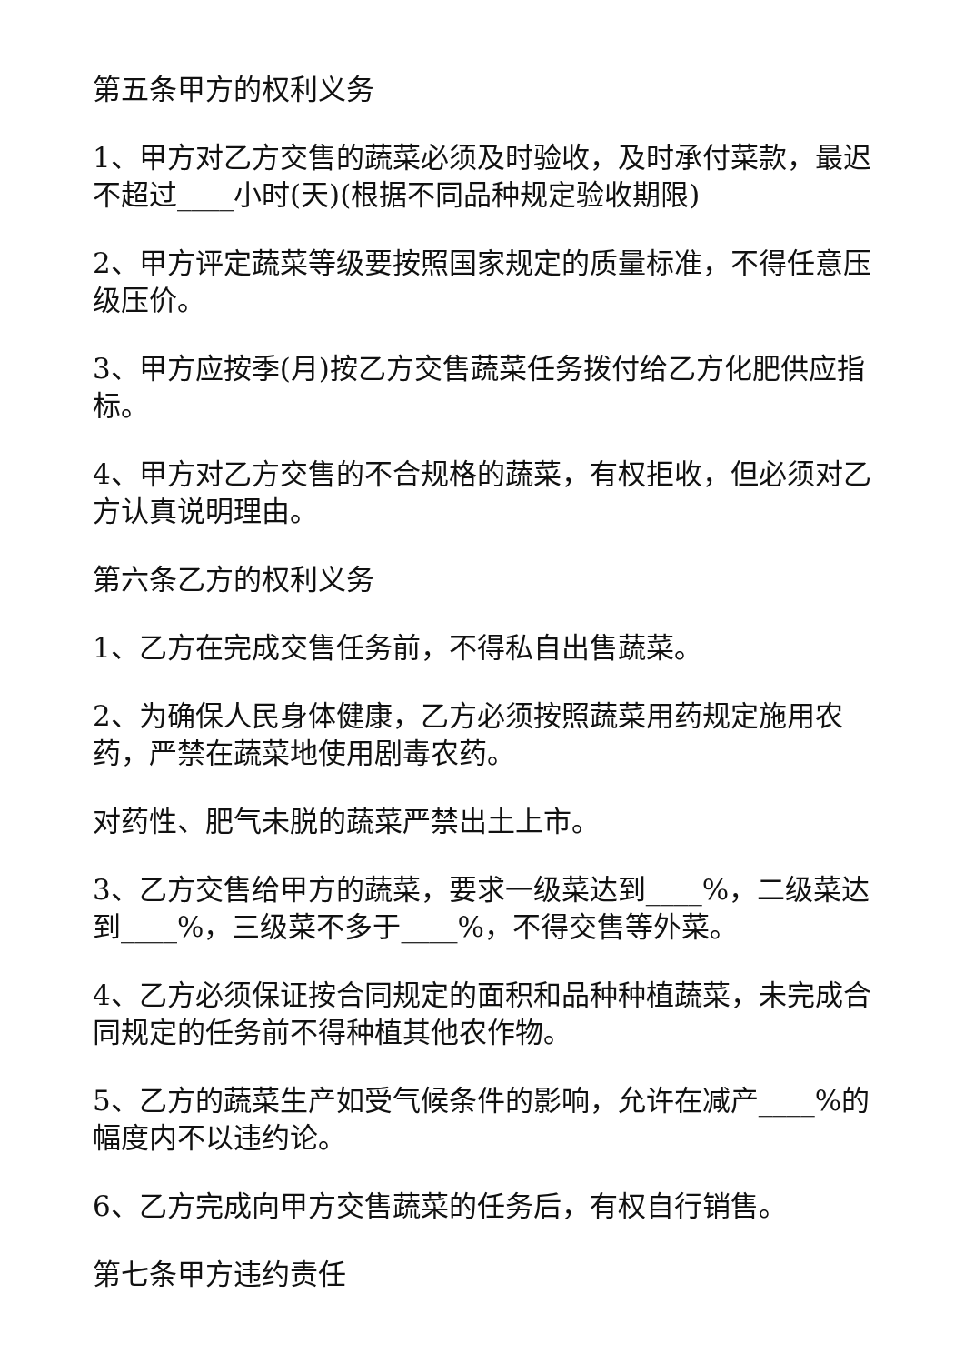第五条甲方的权利义务
1、甲方对乙方交售的蔬菜必须及时验收，及时承付菜款，最迟不超过____小时(天)(根据不同品种规定验收期限)
2、甲方评定蔬菜等级要按照国家规定的质量标准，不得任意压级压价。
3、甲方应按季(月)按乙方交售蔬菜任务拨付给乙方化肥供应指标。
4、甲方对乙方交售的不合规格的蔬菜，有权拒收，但必须对乙方认真说明理由。
第六条乙方的权利义务
1、乙方在完成交售任务前，不得私自出售蔬菜。
2、为确保人民身体健康，乙方必须按照蔬菜用药规定施用农药，严禁在蔬菜地使用剧毒农药。
对药性、肥气未脱的蔬菜严禁出土上市。
3、乙方交售给甲方的蔬菜，要求一级菜达到____%，二级菜达到____%，三级菜不多于____%，不得交售等外菜。
4、乙方必须保证按合同规定的面积和品种种植蔬菜，未完成合同规定的任务前不得种植其他农作物。
5、乙方的蔬菜生产如受气候条件的影响，允许在减产____%的幅度内不以违约论。
6、乙方完成向甲方交售蔬菜的任务后，有权自行销售。
第七条甲方违约责任